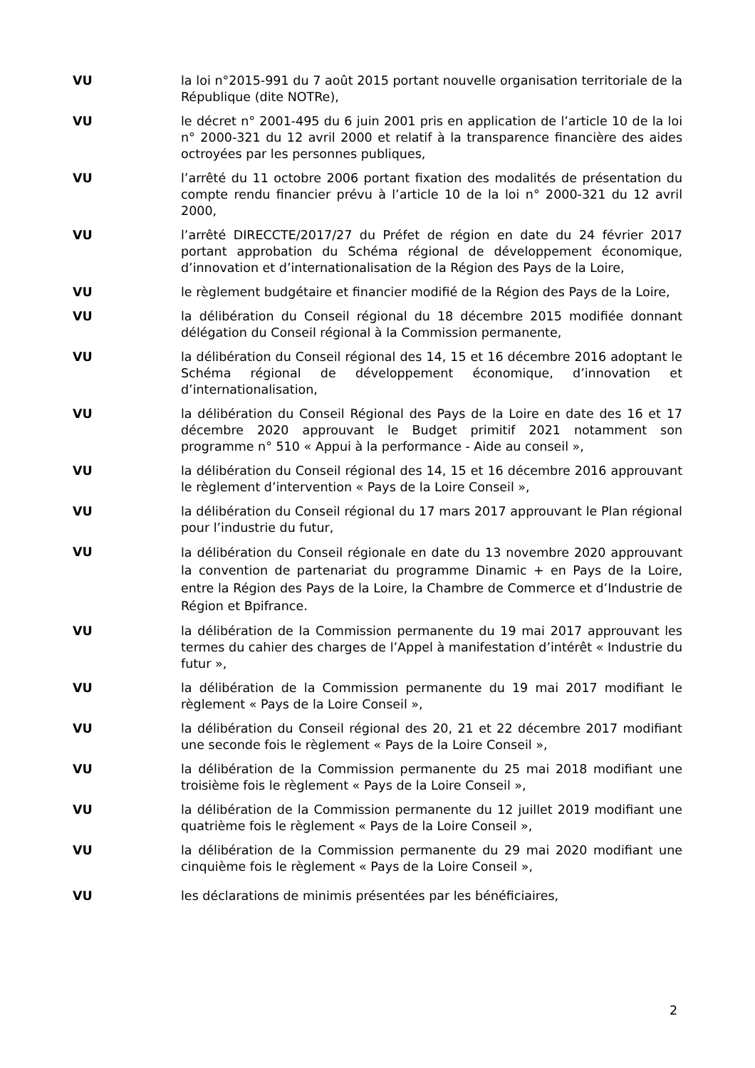VU la loi n°2015-991 du 7 août 2015 portant nouvelle organisation territoriale de la République (dite NOTRe),
VU le décret n° 2001-495 du 6 juin 2001 pris en application de l’article 10 de la loi n° 2000-321 du 12 avril 2000 et relatif à la transparence financière des aides octroyées par les personnes publiques,
VU l’arrêté du 11 octobre 2006 portant fixation des modalités de présentation du compte rendu financier prévu à l’article 10 de la loi n° 2000-321 du 12 avril 2000,
VU l’arrêté DIRECCTE/2017/27 du Préfet de région en date du 24 février 2017 portant approbation du Schéma régional de développement économique, d’innovation et d’internationalisation de la Région des Pays de la Loire,
VU le règlement budgétaire et financier modifié de la Région des Pays de la Loire,
VU la délibération du Conseil régional du 18 décembre 2015 modifiée donnant délégation du Conseil régional à la Commission permanente,
VU la délibération du Conseil régional des 14, 15 et 16 décembre 2016 adoptant le Schéma régional de développement économique, d’innovation et d’internationalisation,
VU la délibération du Conseil Régional des Pays de la Loire en date des 16 et 17 décembre 2020 approuvant le Budget primitif 2021 notamment son programme n° 510 « Appui à la performance - Aide au conseil »,
VU la délibération du Conseil régional des 14, 15 et 16 décembre 2016 approuvant le règlement d’intervention « Pays de la Loire Conseil »,
VU la délibération du Conseil régional du 17 mars 2017 approuvant le Plan régional pour l’industrie du futur,
VU
la délibération du Conseil régionale en date du 13 novembre 2020 approuvant la convention de partenariat du programme Dinamic + en Pays de la Loire, entre la Région des Pays de la Loire, la Chambre de Commerce et d’Industrie de Région et Bpifrance.
VU la délibération de la Commission permanente du 19 mai 2017 approuvant les termes du cahier des charges de l’Appel à manifestation d’intérêt « Industrie du futur »,
VU la délibération de la Commission permanente du 19 mai 2017 modifiant le règlement « Pays de la Loire Conseil »,
VU la délibération du Conseil régional des 20, 21 et 22 décembre 2017 modifiant une seconde fois le règlement « Pays de la Loire Conseil »,
VU la délibération de la Commission permanente du 25 mai 2018 modifiant une troisième fois le règlement « Pays de la Loire Conseil »,
VU la délibération de la Commission permanente du 12 juillet 2019 modifiant une quatrième fois le règlement « Pays de la Loire Conseil »,
VU la délibération de la Commission permanente du 29 mai 2020 modifiant une cinquième fois le règlement « Pays de la Loire Conseil »,
VU les déclarations de minimis présentées par les bénéficiaires,
2